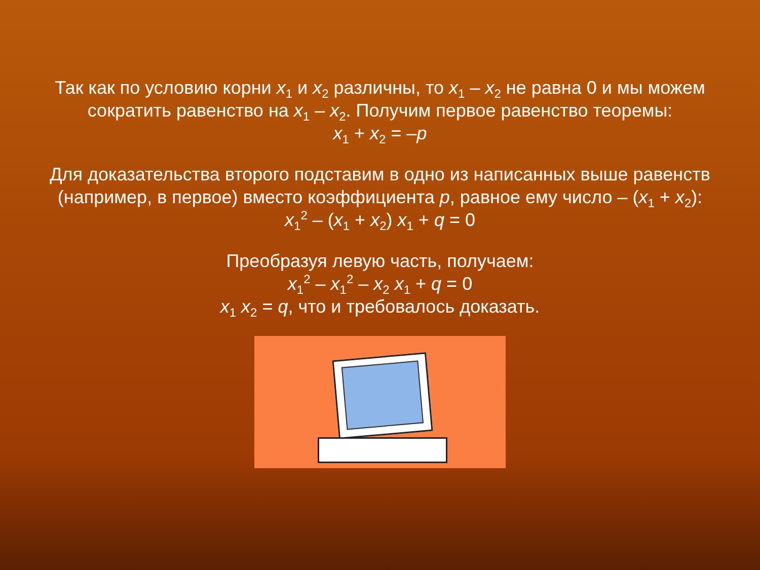Так как по условию корни x<sub>1</sub> и x<sub>2</sub> различны, то x<sub>1</sub> – x<sub>2</sub> не равна 0 и мы можем сократить равенство на x<sub>1</sub> – x<sub>2</sub>. Получим первое равенство теоремы:
x<sub>1</sub> + x<sub>2</sub> = –p
Для доказательства второго подставим в одно из написанных выше равенств (например, в первое) вместо коэффициента p, равное ему число – (x<sub>1</sub> + x<sub>2</sub>):
x<sub>1</sub><sup>2</sup> – (x<sub>1</sub> + x<sub>2</sub>) x<sub>1</sub> + q = 0
Преобразуя левую часть, получаем:
x<sub>1</sub><sup>2</sup> – x<sub>1</sub><sup>2</sup> – x<sub>2</sub> x<sub>1</sub> + q = 0
x<sub>1</sub> x<sub>2</sub> = q, что и требовалось доказать.